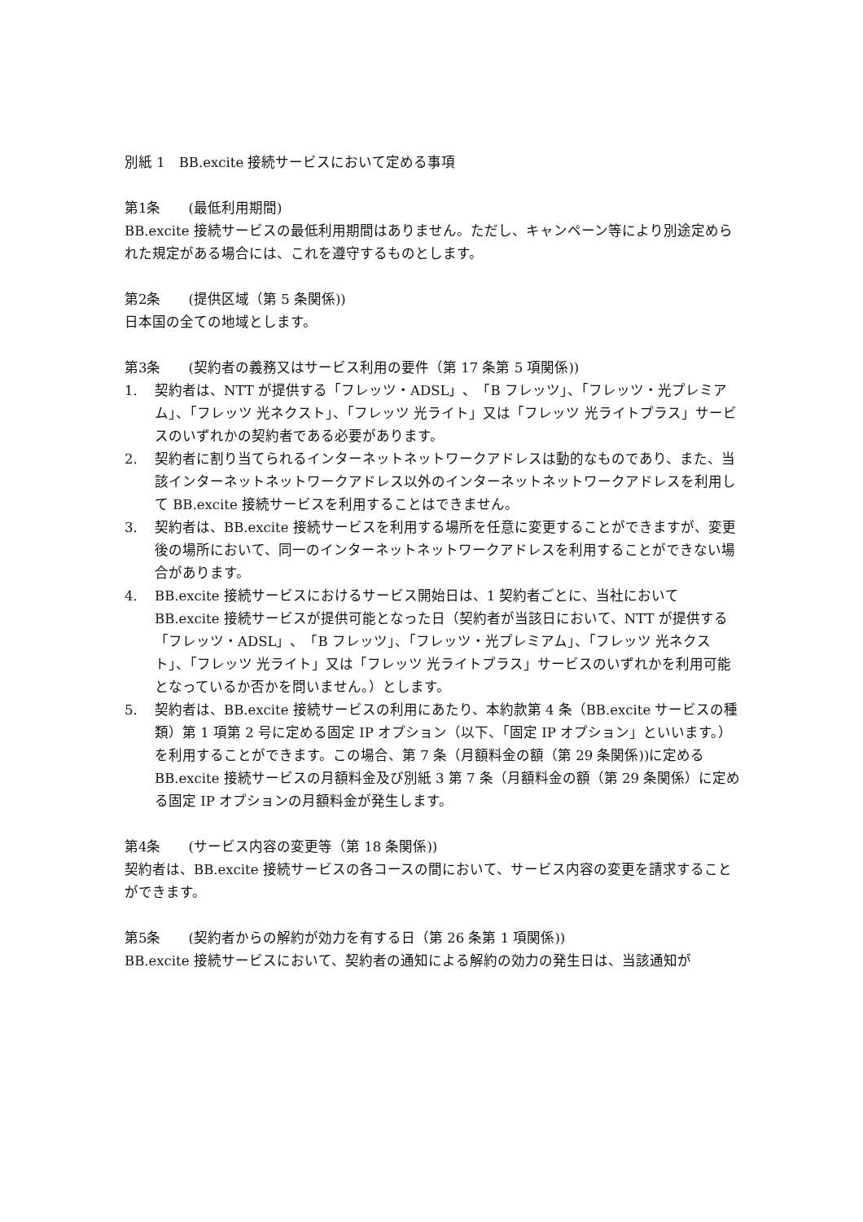別紙 1　BB.excite 接続サービスにおいて定める事項
第1条　　(最低利用期間)
BB.excite 接続サービスの最低利用期間はありません。ただし、キャンペーン等により別途定められた規定がある場合には、これを遵守するものとします。
第2条　　(提供区域（第 5 条関係))
日本国の全ての地域とします。
第3条　　(契約者の義務又はサービス利用の要件（第 17 条第 5 項関係))
1. 契約者は、NTT が提供する「フレッツ・ADSL」、「B フレッツ」、「フレッツ・光プレミアム」、「フレッツ 光ネクスト」、「フレッツ 光ライト」又は「フレッツ 光ライトプラス」サービスのいずれかの契約者である必要があります。
2. 契約者に割り当てられるインターネットネットワークアドレスは動的なものであり、また、当該インターネットネットワークアドレス以外のインターネットネットワークアドレスを利用して BB.excite 接続サービスを利用することはできません。
3. 契約者は、BB.excite 接続サービスを利用する場所を任意に変更することができますが、変更後の場所において、同一のインターネットネットワークアドレスを利用することができない場合があります。
4. BB.excite 接続サービスにおけるサービス開始日は、1 契約者ごとに、当社において BB.excite 接続サービスが提供可能となった日（契約者が当該日において、NTT が提供する「フレッツ・ADSL」、「B フレッツ」、「フレッツ・光プレミアム」、「フレッツ 光ネクスト」、「フレッツ 光ライト」又は「フレッツ 光ライトプラス」サービスのいずれかを利用可能となっているか否かを問いません。）とします。
5. 契約者は、BB.excite 接続サービスの利用にあたり、本約款第 4 条（BB.excite サービスの種類）第 1 項第 2 号に定める固定 IP オプション（以下、「固定 IP オプション」といいます。）を利用することができます。この場合、第 7 条（月額料金の額（第 29 条関係))に定める BB.excite 接続サービスの月額料金及び別紙 3 第 7 条（月額料金の額（第 29 条関係）に定める固定 IP オプションの月額料金が発生します。
第4条　　(サービス内容の変更等（第 18 条関係))
契約者は、BB.excite 接続サービスの各コースの間において、サービス内容の変更を請求することができます。
第5条　　(契約者からの解約が効力を有する日（第 26 条第 1 項関係))
BB.excite 接続サービスにおいて、契約者の通知による解約の効力の発生日は、当該通知が